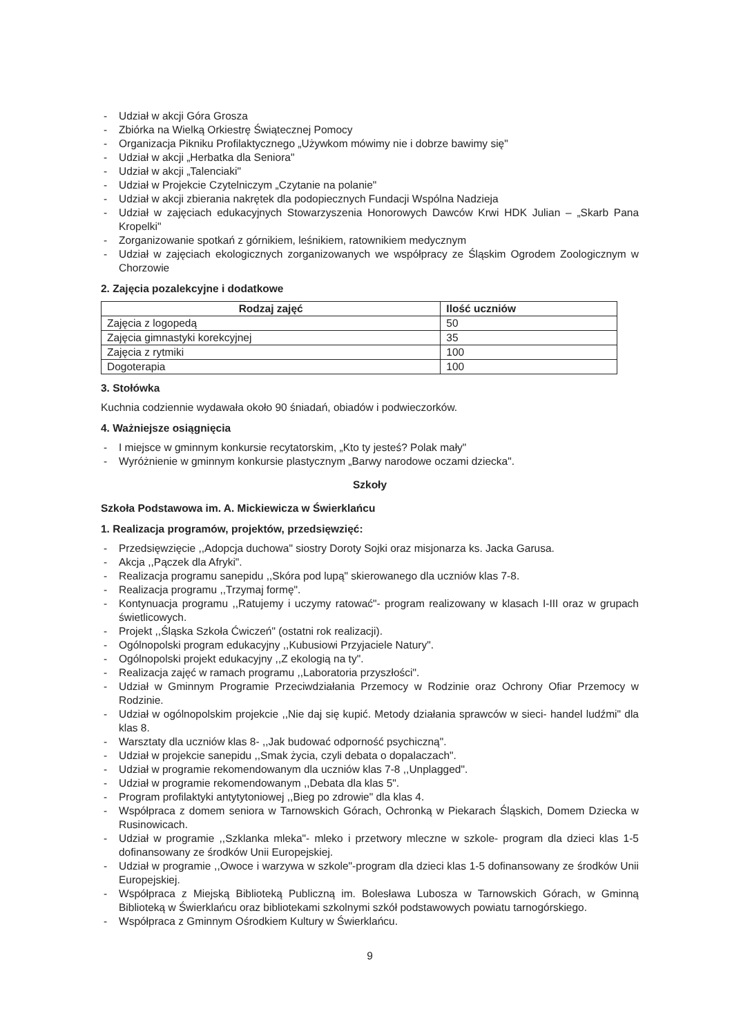- Udział w akcji Góra Grosza
- Zbiórka na Wielką Orkiestrę Świątecznej Pomocy
- Organizacja Pikniku Profilaktycznego „Używkom mówimy nie i dobrze bawimy się"
- Udział w akcji „Herbatka dla Seniora"
- Udział w akcji „Talenciaki"
- Udział w Projekcie Czytelniczym „Czytanie na polanie"
- Udział w akcji zbierania nakrętek dla podopiecznych Fundacji Wspólna Nadzieja
- Udział w zajęciach edukacyjnych Stowarzyszenia Honorowych Dawców Krwi HDK Julian – „Skarb Pana Kropelki"
- Zorganizowanie spotkań z górnikiem, leśnikiem, ratownikiem medycznym
- Udział w zajęciach ekologicznych zorganizowanych we współpracy ze Śląskim Ogrodem Zoologicznym w Chorzowie
2. Zajęcia pozalekcyjne i dodatkowe
| Rodzaj zajęć | Ilość uczniów |
| --- | --- |
| Zajęcia z logopedą | 50 |
| Zajęcia gimnastyki korekcyjnej | 35 |
| Zajęcia z rytmiki | 100 |
| Dogoterapia | 100 |
3. Stołówka
Kuchnia codziennie wydawała około 90 śniadań, obiadów i podwieczorków.
4. Ważniejsze osiągnięcia
- I miejsce w gminnym konkursie recytatorskim, „Kto ty jesteś? Polak mały"
- Wyróżnienie w gminnym konkursie plastycznym „Barwy narodowe oczami dziecka".
Szkoły
Szkoła Podstawowa im. A. Mickiewicza w Świerklańcu
1. Realizacja programów, projektów, przedsięwzięć:
- Przedsięwzięcie ,,Adopcja duchowa" siostry Doroty Sojki oraz misjonarza ks. Jacka Garusa.
- Akcja ,,Pączek dla Afryki".
- Realizacja programu sanepidu ,,Skóra pod lupą" skierowanego dla uczniów klas 7-8.
- Realizacja programu ,,Trzymaj formę".
- Kontynuacja programu ,,Ratujemy i uczymy ratować"- program realizowany w klasach I-III oraz w grupach świetlicowych.
- Projekt ,,Śląska Szkoła Ćwiczeń" (ostatni rok realizacji).
- Ogólnopolski program edukacyjny ,,Kubusiowi Przyjaciele Natury".
- Ogólnopolski projekt edukacyjny ,,Z ekologią na ty".
- Realizacja zajęć w ramach programu ,,Laboratoria przyszłości".
- Udział w Gminnym Programie Przeciwdziałania Przemocy w Rodzinie oraz Ochrony Ofiar Przemocy w Rodzinie.
- Udział w ogólnopolskim projekcie ,,Nie daj się kupić. Metody działania sprawców w sieci- handel ludźmi" dla klas 8.
- Warsztaty dla uczniów klas 8- ,,Jak budować odporność psychiczną".
- Udział w projekcie sanepidu ,,Smak życia, czyli debata o dopalaczach".
- Udział w programie rekomendowanym dla uczniów klas 7-8 ,,Unplagged".
- Udział w programie rekomendowanym ,,Debata dla klas 5".
- Program profilaktyki antytytoniowej ,,Bieg po zdrowie" dla klas 4.
- Współpraca z domem seniora w Tarnowskich Górach, Ochronką w Piekarach Śląskich, Domem Dziecka w Rusinowicach.
- Udział w programie ,,Szklanka mleka"- mleko i przetwory mleczne w szkole- program dla dzieci klas 1-5 dofinansowany ze środków Unii Europejskiej.
- Udział w programie ,,Owoce i warzywa w szkole"-program dla dzieci klas 1-5 dofinansowany ze środków Unii Europejskiej.
- Współpraca z Miejską Biblioteką Publiczną im. Bolesława Lubosza w Tarnowskich Górach, w Gminną Biblioteką w Świerklańcu oraz bibliotekami szkolnymi szkół podstawowych powiatu tarnogórskiego.
- Współpraca z Gminnym Ośrodkiem Kultury w Świerklańcu.
9